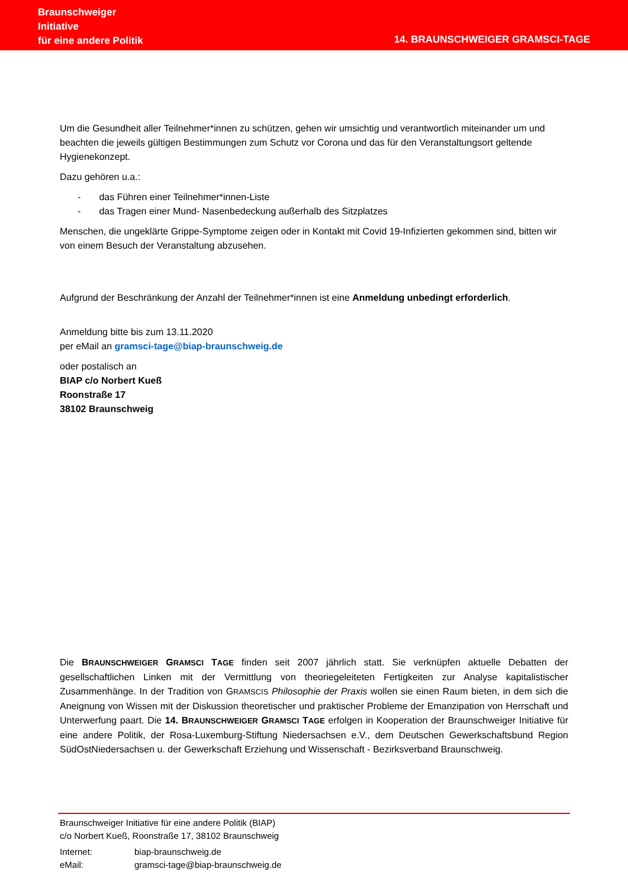Braunschweiger
Initiative
für eine andere Politik
14. BRAUNSCHWEIGER GRAMSCI-TAGE
Um die Gesundheit aller Teilnehmer*innen zu schützen, gehen wir umsichtig und verantwortlich miteinander um und beachten die jeweils gültigen Bestimmungen zum Schutz vor Corona und das für den Veranstaltungs­ort geltende Hygienekonzept.
Dazu gehören u.a.:
- das Führen einer Teilnehmer*innen-Liste
- das Tragen einer Mund- Nasenbedeckung außerhalb des Sitzplatzes
Menschen, die ungeklärte Grippe-Symptome zeigen oder in Kontakt mit Covid 19-Infizierten gekommen sind, bitten wir von einem Besuch der Veranstaltung abzusehen.
Aufgrund der Beschränkung der Anzahl der Teilnehmer*innen ist eine Anmeldung unbedingt erforderlich.
Anmeldung bitte bis zum 13.11.2020
per eMail an gramsci-tage@biap-braunschweig.de
oder postalisch an
BIAP c/o Norbert Kueß
Roonstraße 17
38102 Braunschweig
Die BRAUNSCHWEIGER GRAMSCI TAGE finden seit 2007 jährlich statt. Sie verknüpfen aktuelle Debatten der gesellschaftlichen Linken mit der Vermittlung von theoriegeleiteten Fertigkeiten zur Analyse kapitalistischer Zusammenhänge. In der Tradition von GRAMSCIS Philosophie der Praxis wollen sie einen Raum bieten, in dem sich die Aneignung von Wissen mit der Diskussion theoretischer und praktischer Probleme der Emanzipation von Herrschaft und Unterwerfung paart. Die 14. BRAUNSCHWEIGER GRAMSCI TAGE erfolgen in Kooperation der Braunschweiger Initiative für eine andere Politik, der Rosa-Luxemburg-Stiftung Niedersachsen e.V., dem Deutschen Gewerkschaftsbund Region SüdOstNiedersachsen u. der Gewerkschaft Erziehung und Wissen­schaft - Bezirksverband Braunschweig.
Braunschweiger Initiative für eine andere Politik (BIAP)
c/o Norbert Kueß, Roonstraße 17, 38102 Braunschweig
| Internet: | biap-braunschweig.de |
| eMail: | gramsci-tage@biap-braunschweig.de |